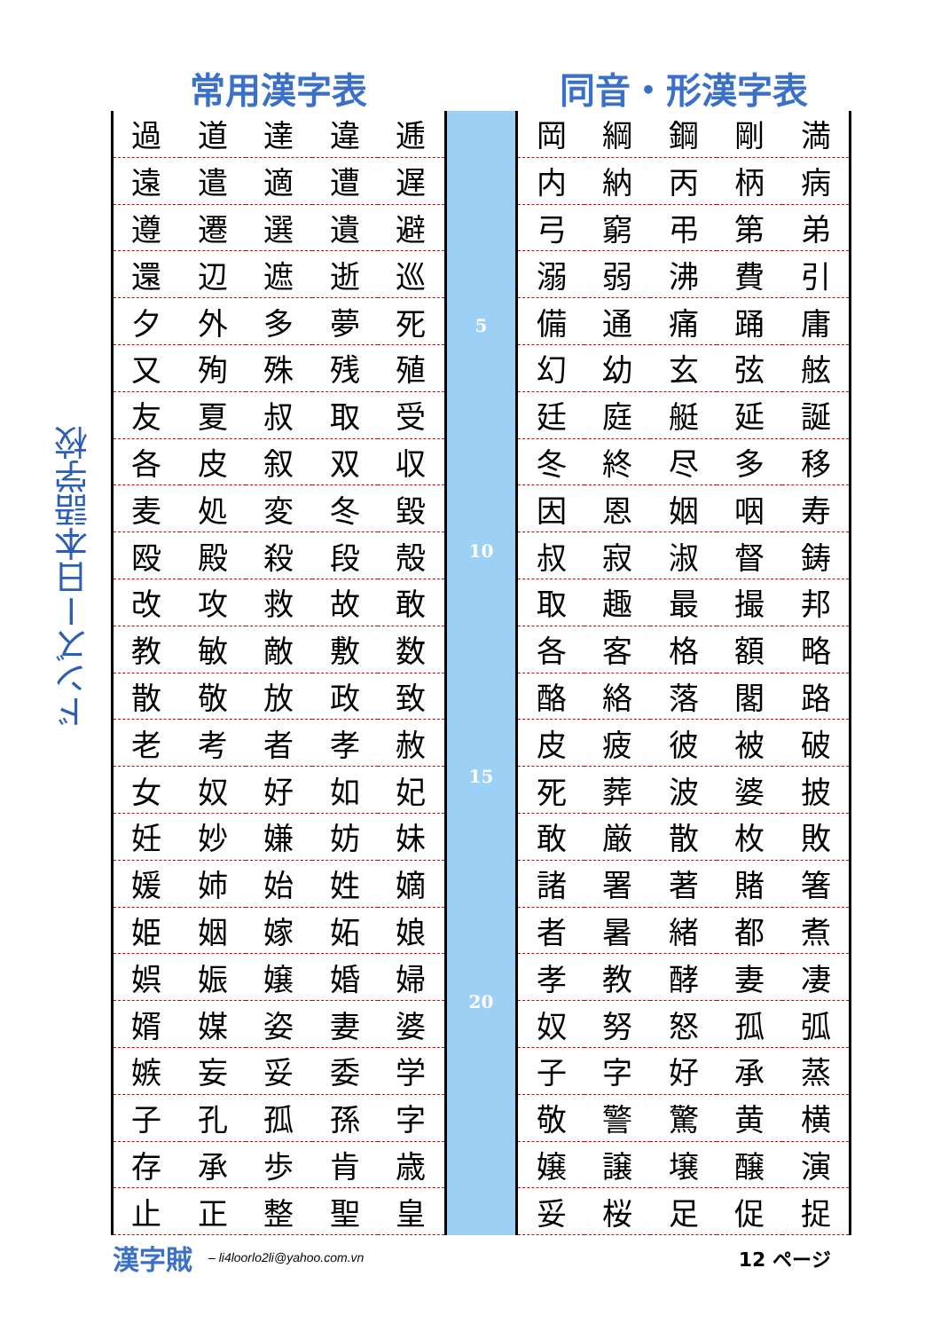ドンズー日本語学校
常用漢字表 同音・形漢字表
| 過 | 道 | 達 | 違 | 逓 |
| 遠 | 遣 | 適 | 遭 | 遅 |
| 遵 | 遷 | 選 | 遺 | 避 |
| 還 | 辺 | 遮 | 逝 | 巡 |
| 夕 | 外 | 多 | 夢 | 死 |
| 又 | 殉 | 殊 | 残 | 殖 |
| 友 | 夏 | 叔 | 取 | 受 |
| 各 | 皮 | 叙 | 双 | 収 |
| 麦 | 処 | 変 | 冬 | 毀 |
| 殴 | 殿 | 殺 | 段 | 殻 |
| 改 | 攻 | 救 | 故 | 敢 |
| 教 | 敏 | 敵 | 敷 | 数 |
| 散 | 敬 | 放 | 政 | 致 |
| 老 | 考 | 者 | 孝 | 赦 |
| 女 | 奴 | 好 | 如 | 妃 |
| 妊 | 妙 | 嫌 | 妨 | 妹 |
| 媛 | 姉 | 始 | 姓 | 嫡 |
| 姫 | 姻 | 嫁 | 妬 | 娘 |
| 娯 | 娠 | 嬢 | 婚 | 婦 |
| 婿 | 媒 | 姿 | 妻 | 婆 |
| 嫉 | 妄 | 妥 | 委 | 学 |
| 子 | 孔 | 孤 | 孫 | 字 |
| 存 | 承 | 歩 | 肯 | 歳 |
| 止 | 正 | 整 | 聖 | 皇 |
5
10
15
20
| 岡 | 綱 | 鋼 | 剛 | 満 |
| 内 | 納 | 丙 | 柄 | 病 |
| 弓 | 窮 | 弔 | 第 | 弟 |
| 溺 | 弱 | 沸 | 費 | 引 |
| 備 | 通 | 痛 | 踊 | 庸 |
| 幻 | 幼 | 玄 | 弦 | 舷 |
| 廷 | 庭 | 艇 | 延 | 誕 |
| 冬 | 終 | 尽 | 多 | 移 |
| 因 | 恩 | 姻 | 咽 | 寿 |
| 叔 | 寂 | 淑 | 督 | 鋳 |
| 取 | 趣 | 最 | 撮 | 邦 |
| 各 | 客 | 格 | 額 | 略 |
| 酪 | 絡 | 落 | 閣 | 路 |
| 皮 | 疲 | 彼 | 被 | 破 |
| 死 | 葬 | 波 | 婆 | 披 |
| 敢 | 厳 | 散 | 枚 | 敗 |
| 諸 | 署 | 著 | 賭 | 箸 |
| 者 | 暑 | 緒 | 都 | 煮 |
| 孝 | 教 | 酵 | 妻 | 凄 |
| 奴 | 努 | 怒 | 孤 | 弧 |
| 子 | 字 | 好 | 承 | 蒸 |
| 敬 | 警 | 驚 | 黄 | 横 |
| 嬢 | 譲 | 壌 | 醸 | 演 |
| 妥 | 桜 | 足 | 促 | 捉 |
漢字賊 – li4loorlo2li@yahoo.com.vn 12 ページ